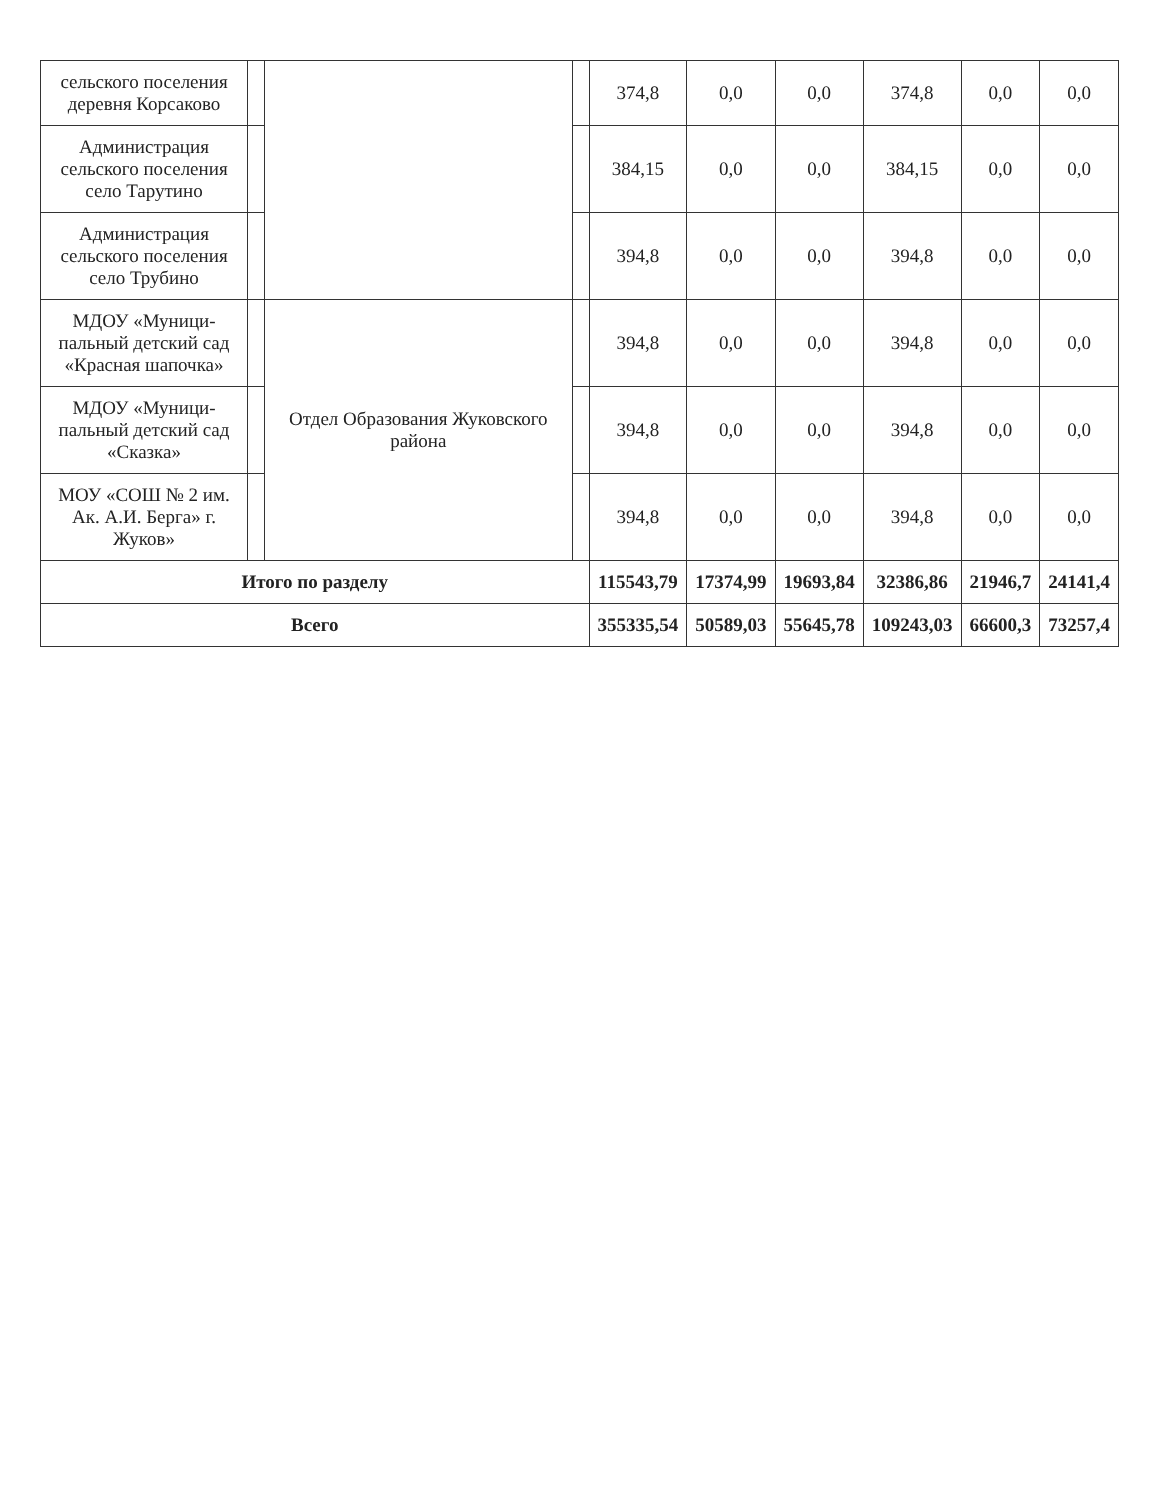| сельского поселения деревня Корсаково | | | | 374,8 | 0,0 | 0,0 | 374,8 | 0,0 | 0,0 |
| Администрация сельского поселения село Тарутино | | | | 384,15 | 0,0 | 0,0 | 384,15 | 0,0 | 0,0 |
| Администрация сельского поселения село Трубино | | | | 394,8 | 0,0 | 0,0 | 394,8 | 0,0 | 0,0 |
| МДОУ «Муници-пальный детский сад «Красная шапочка» | | Отдел Образования Жуковского района | | 394,8 | 0,0 | 0,0 | 394,8 | 0,0 | 0,0 |
| МДОУ «Муници-пальный детский сад «Сказка» | | | | 394,8 | 0,0 | 0,0 | 394,8 | 0,0 | 0,0 |
| МОУ «СОШ № 2 им. Ак. А.И. Берга» г. Жуков» | | | | 394,8 | 0,0 | 0,0 | 394,8 | 0,0 | 0,0 |
| Итого по разделу | | | | 115543,79 | 17374,99 | 19693,84 | 32386,86 | 21946,7 | 24141,4 |
| Всего | | | | 355335,54 | 50589,03 | 55645,78 | 109243,03 | 66600,3 | 73257,4 |